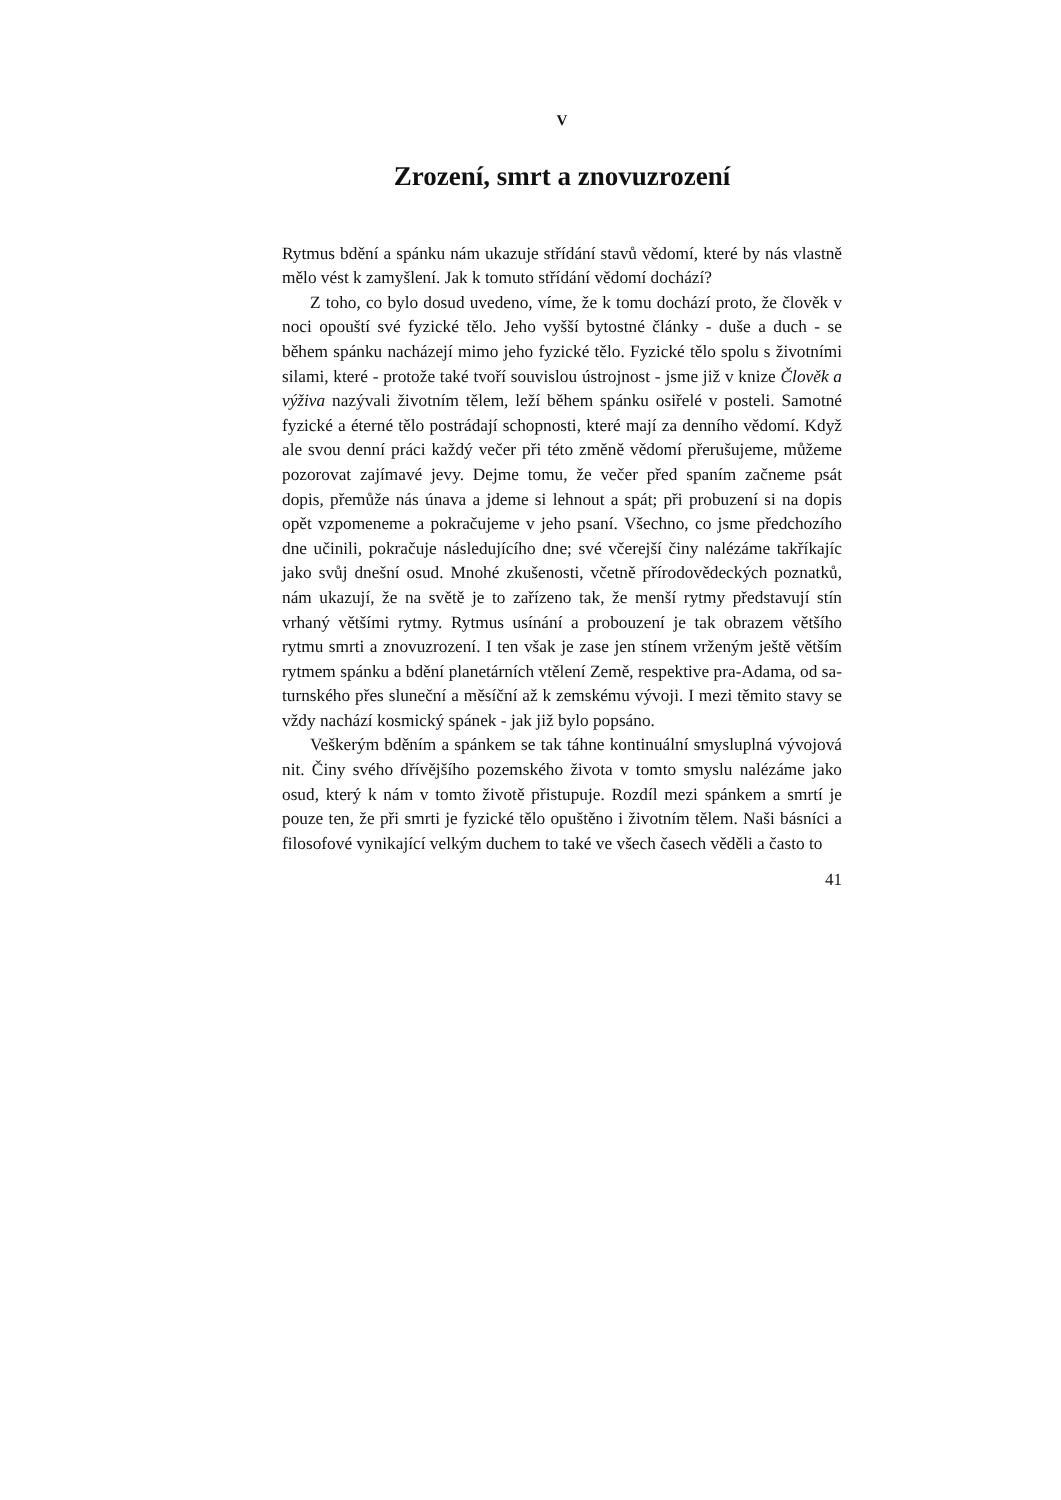V
Zrození, smrt a znovuzrození
Rytmus bdění a spánku nám ukazuje střídání stavů vědomí, které by nás vlastně mělo vést k zamyšlení. Jak k tomuto střídání vědomí dochází?
Z toho, co bylo dosud uvedeno, víme, že k tomu dochází proto, že člověk v noci opouští své fyzické tělo. Jeho vyšší bytostné články - duše a duch - se během spánku nacházejí mimo jeho fyzické tělo. Fyzické tělo spolu s životními silami, které - protože také tvoří souvislou ústrojnost - jsme již v knize Člověk a výživa nazývali životním tělem, leží během spánku osiřelé v posteli. Samotné fyzické a éterné tělo postrádají schopnosti, které mají za denního vědomí. Když ale svou denní práci každý večer při této změně vědomí přerušujeme, můžeme pozorovat zajímavé jevy. Dejme tomu, že večer před spaním začneme psát dopis, přemůže nás únava a jdeme si lehnout a spát; při probuzení si na dopis opět vzpomeneme a pokračujeme v jeho psaní. Všechno, co jsme předchozího dne učinili, pokračuje následujícího dne; své včerejší činy nalézáme takříkajíc jako svůj dnešní osud. Mnohé zkušenosti, včetně přírodovědeckých poznatků, nám ukazují, že na světě je to zařízeno tak, že menší rytmy představují stín vrhaný většími rytmy. Rytmus usínání a probouzení je tak obrazem většího rytmu smrti a znovuzrození. I ten však je zase jen stínem vrženým ještě větším rytmem spánku a bdění planetárních vtělení Země, respektive pra-Adama, od sa- turnského přes sluneční a měsíční až k zemskému vývoji. I mezi těmito stavy se vždy nachází kosmický spánek - jak již bylo popsáno.
Veškerým bděním a spánkem se tak táhne kontinuální smysluplná vývojová nit. Činy svého dřívějšího pozemského života v tomto smyslu nalézáme jako osud, který k nám v tomto životě přistupuje. Rozdíl mezi spánkem a smrtí je pouze ten, že při smrti je fyzické tělo opuštěno i životním tělem. Naši básníci a filosofové vynikající velkým duchem to také ve všech časech věděli a často to
41